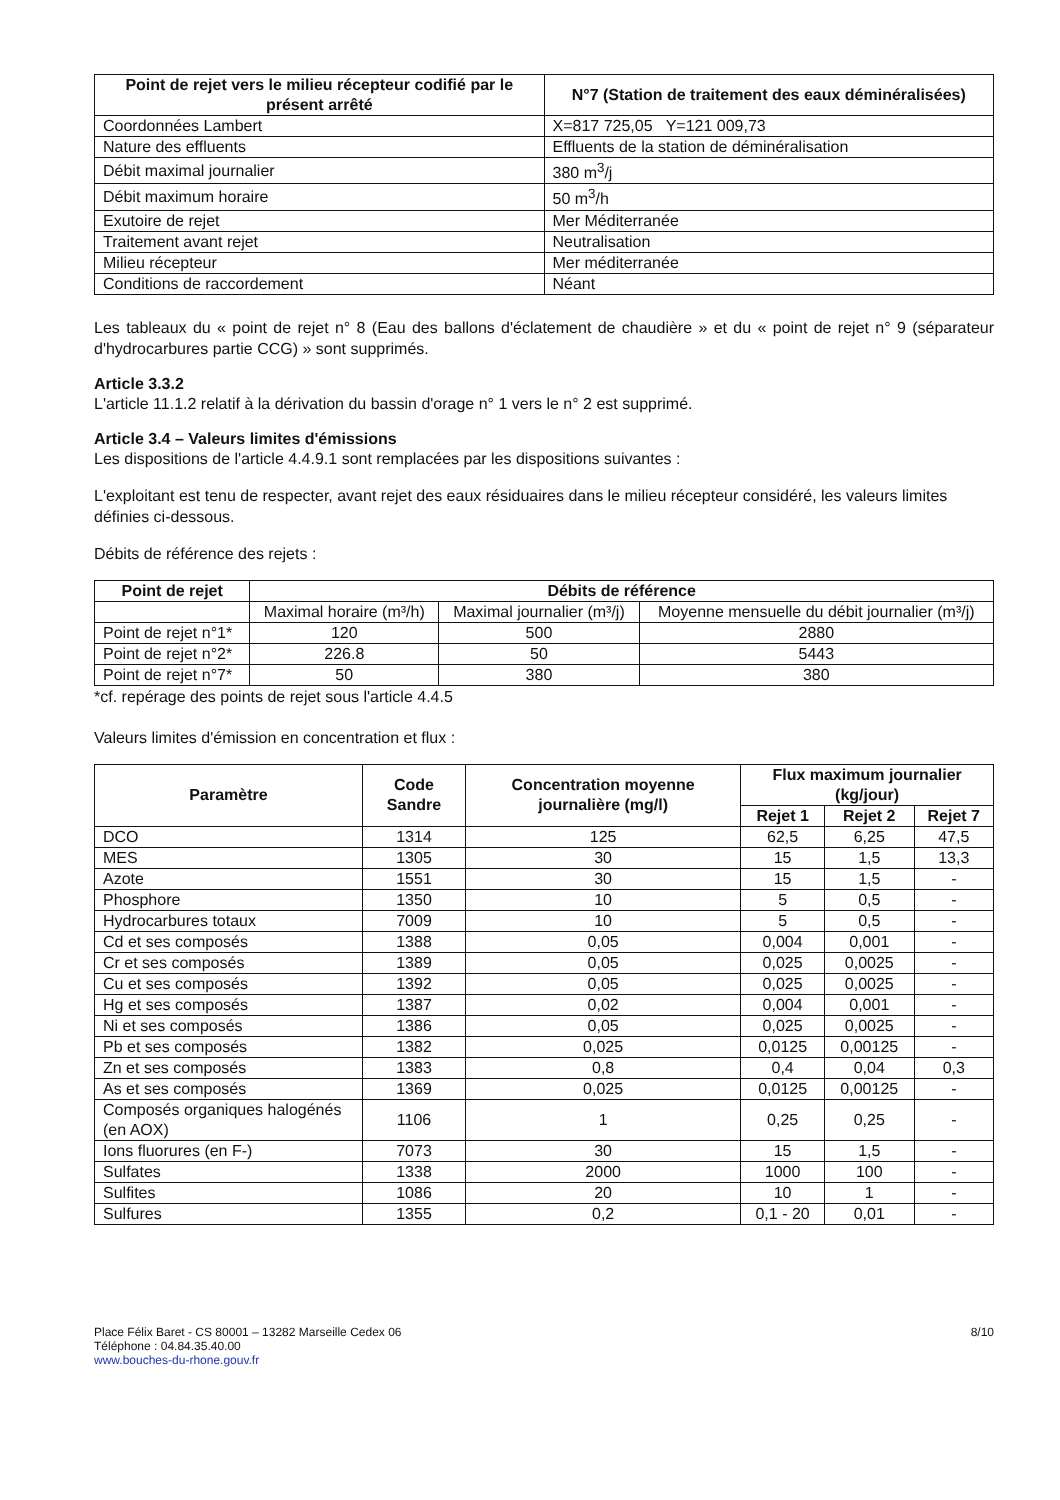| Point de rejet vers le milieu récepteur codifié par le présent arrêté | N°7 (Station de traitement des eaux déminéralisées) |
| --- | --- |
| Coordonnées Lambert | X=817 725,05 Y=121 009,73 |
| Nature des effluents | Effluents de la station de déminéralisation |
| Débit maximal journalier | 380 m<sup>3</sup>/j |
| Débit maximum horaire | 50 m<sup>3</sup>/h |
| Exutoire de rejet | Mer Méditerranée |
| Traitement avant rejet | Neutralisation |
| Milieu récepteur | Mer méditerranée |
| Conditions de raccordement | Néant |
Les tableaux du « point de rejet n° 8 (Eau des ballons d'éclatement de chaudière » et du « point de rejet n° 9 (séparateur d'hydrocarbures partie CCG) » sont supprimés.
Article 3.3.2
L'article 11.1.2 relatif à la dérivation du bassin d'orage n° 1 vers le n° 2 est supprimé.
Article 3.4 – Valeurs limites d'émissions
Les dispositions de l'article 4.4.9.1 sont remplacées par les dispositions suivantes :
L'exploitant est tenu de respecter, avant rejet des eaux résiduaires dans le milieu récepteur considéré, les valeurs limites définies ci-dessous.
Débits de référence des rejets :
| Point de rejet | Débits de référence | | |
| --- | --- | --- | --- |
| | Maximal horaire (m³/h) | Maximal journalier (m³/j) | Moyenne mensuelle du débit journalier (m³/j) |
| Point de rejet n°1* | 120 | 500 | 2880 |
| Point de rejet n°2* | 226.8 | 50 | 5443 |
| Point de rejet n°7* | 50 | 380 | 380 |
*cf. repérage des points de rejet sous l'article 4.4.5
Valeurs limites d'émission en concentration et flux :
| Paramètre | Code Sandre | Concentration moyenne journalière (mg/l) | Flux maximum journalier (kg/jour) | | |
| --- | --- | --- | --- | --- | --- |
| | | | Rejet 1 | Rejet 2 | Rejet 7 |
| DCO | 1314 | 125 | 62,5 | 6,25 | 47,5 |
| MES | 1305 | 30 | 15 | 1,5 | 13,3 |
| Azote | 1551 | 30 | 15 | 1,5 | - |
| Phosphore | 1350 | 10 | 5 | 0,5 | - |
| Hydrocarbures totaux | 7009 | 10 | 5 | 0,5 | - |
| Cd et ses composés | 1388 | 0,05 | 0,004 | 0,001 | - |
| Cr et ses composés | 1389 | 0,05 | 0,025 | 0,0025 | - |
| Cu et ses composés | 1392 | 0,05 | 0,025 | 0,0025 | - |
| Hg et ses composés | 1387 | 0,02 | 0,004 | 0,001 | - |
| Ni et ses composés | 1386 | 0,05 | 0,025 | 0,0025 | - |
| Pb et ses composés | 1382 | 0,025 | 0,0125 | 0,00125 | - |
| Zn et ses composés | 1383 | 0,8 | 0,4 | 0,04 | 0,3 |
| As et ses composés | 1369 | 0,025 | 0,0125 | 0,00125 | - |
| Composés organiques halogénés (en AOX) | 1106 | 1 | 0,25 | 0,25 | - |
| Ions fluorures (en F-) | 7073 | 30 | 15 | 1,5 | - |
| Sulfates | 1338 | 2000 | 1000 | 100 | - |
| Sulfites | 1086 | 20 | 10 | 1 | - |
| Sulfures | 1355 | 0,2 | 0,1 - 20 | 0,01 | - |
Place Félix Baret - CS 80001 – 13282 Marseille Cedex 06
Téléphone : 04.84.35.40.00
www.bouches-du-rhone.gouv.fr
8/10